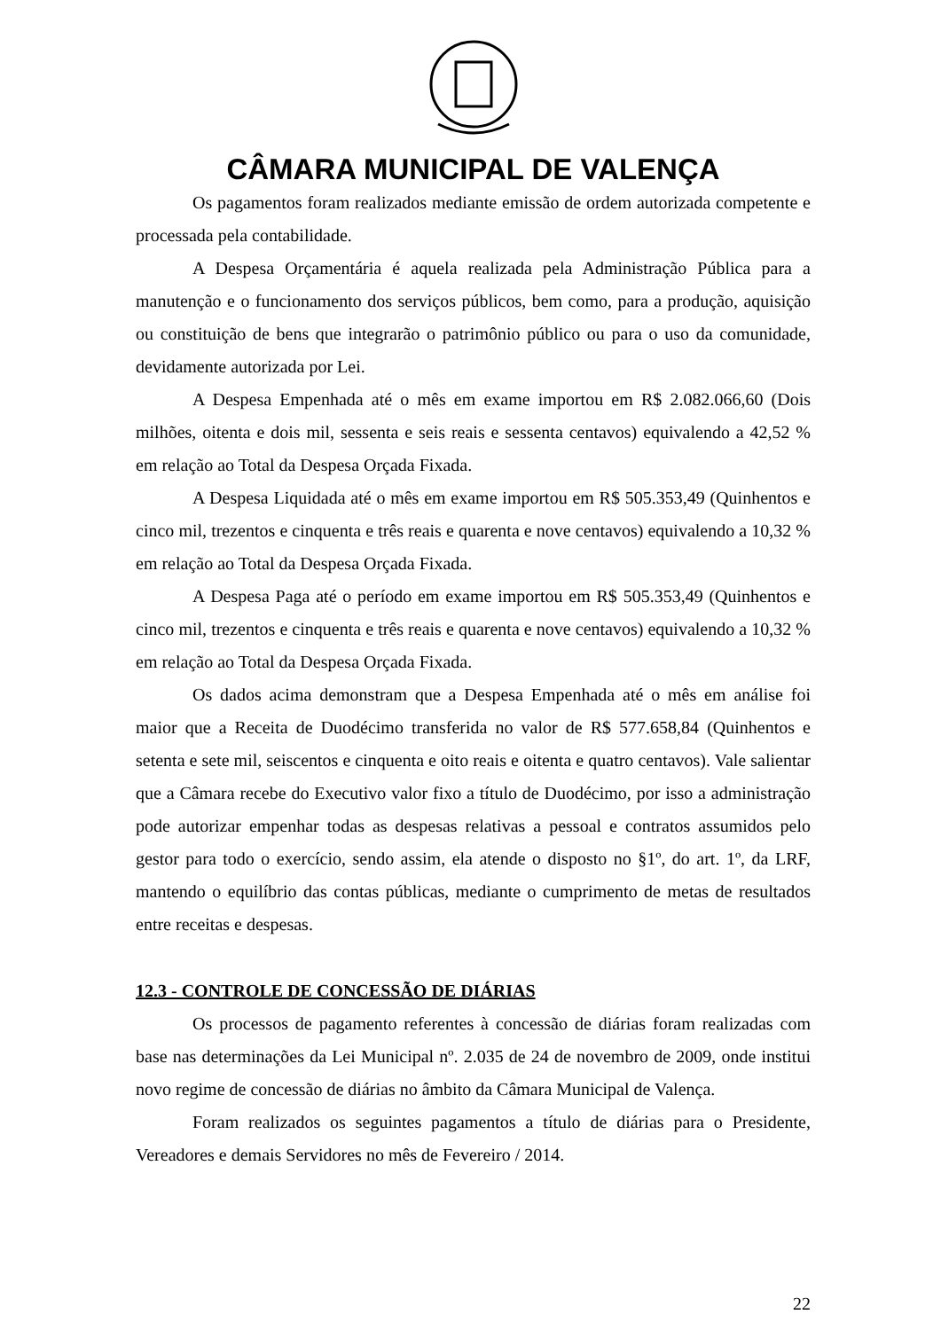CÂMARA MUNICIPAL DE VALENÇA
Os pagamentos foram realizados mediante emissão de ordem autorizada competente e processada pela contabilidade.
A Despesa Orçamentária é aquela realizada pela Administração Pública para a manutenção e o funcionamento dos serviços públicos, bem como, para a produção, aquisição ou constituição de bens que integrarão o patrimônio público ou para o uso da comunidade, devidamente autorizada por Lei.
A Despesa Empenhada até o mês em exame importou em R$ 2.082.066,60 (Dois milhões, oitenta e dois mil, sessenta e seis reais e sessenta centavos) equivalendo a 42,52 % em relação ao Total da Despesa Orçada Fixada.
A Despesa Liquidada até o mês em exame importou em R$ 505.353,49 (Quinhentos e cinco mil, trezentos e cinquenta e três reais e quarenta e nove centavos) equivalendo a 10,32 % em relação ao Total da Despesa Orçada Fixada.
A Despesa Paga até o período em exame importou em R$ 505.353,49 (Quinhentos e cinco mil, trezentos e cinquenta e três reais e quarenta e nove centavos) equivalendo a 10,32 % em relação ao Total da Despesa Orçada Fixada.
Os dados acima demonstram que a Despesa Empenhada até o mês em análise foi maior que a Receita de Duodécimo transferida no valor de R$ 577.658,84 (Quinhentos e setenta e sete mil, seiscentos e cinquenta e oito reais e oitenta e quatro centavos). Vale salientar que a Câmara recebe do Executivo valor fixo a título de Duodécimo, por isso a administração pode autorizar empenhar todas as despesas relativas a pessoal e contratos assumidos pelo gestor para todo o exercício, sendo assim, ela atende o disposto no §1º, do art. 1º, da LRF, mantendo o equilíbrio das contas públicas, mediante o cumprimento de metas de resultados entre receitas e despesas.
12.3 - CONTROLE DE CONCESSÃO DE DIÁRIAS
Os processos de pagamento referentes à concessão de diárias foram realizadas com base nas determinações da Lei Municipal nº. 2.035 de 24 de novembro de 2009, onde institui novo regime de concessão de diárias no âmbito da Câmara Municipal de Valença.
Foram realizados os seguintes pagamentos a título de diárias para o Presidente, Vereadores e demais Servidores no mês de Fevereiro / 2014.
22